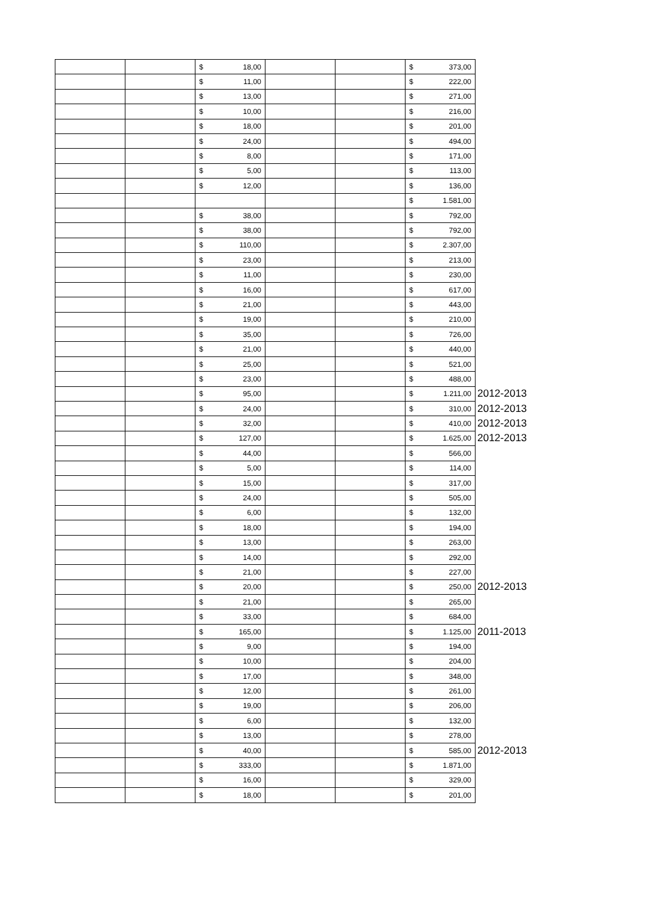| | | $ 18,00 | | | $ 373,00 | |
| | | $ 11,00 | | | $ 222,00 | |
| | | $ 13,00 | | | $ 271,00 | |
| | | $ 10,00 | | | $ 216,00 | |
| | | $ 18,00 | | | $ 201,00 | |
| | | $ 24,00 | | | $ 494,00 | |
| | | $ 8,00 | | | $ 171,00 | |
| | | $ 5,00 | | | $ 113,00 | |
| | | $ 12,00 | | | $ 136,00 | |
| | | | | | $ 1.581,00 | |
| | | $ 38,00 | | | $ 792,00 | |
| | | $ 38,00 | | | $ 792,00 | |
| | | $ 110,00 | | | $ 2.307,00 | |
| | | $ 23,00 | | | $ 213,00 | |
| | | $ 11,00 | | | $ 230,00 | |
| | | $ 16,00 | | | $ 617,00 | |
| | | $ 21,00 | | | $ 443,00 | |
| | | $ 19,00 | | | $ 210,00 | |
| | | $ 35,00 | | | $ 726,00 | |
| | | $ 21,00 | | | $ 440,00 | |
| | | $ 25,00 | | | $ 521,00 | |
| | | $ 23,00 | | | $ 488,00 | |
| | | $ 95,00 | | | $ 1.211,00 | 2012-2013 |
| | | $ 24,00 | | | $ 310,00 | 2012-2013 |
| | | $ 32,00 | | | $ 410,00 | 2012-2013 |
| | | $ 127,00 | | | $ 1.625,00 | 2012-2013 |
| | | $ 44,00 | | | $ 566,00 | |
| | | $ 5,00 | | | $ 114,00 | |
| | | $ 15,00 | | | $ 317,00 | |
| | | $ 24,00 | | | $ 505,00 | |
| | | $ 6,00 | | | $ 132,00 | |
| | | $ 18,00 | | | $ 194,00 | |
| | | $ 13,00 | | | $ 263,00 | |
| | | $ 14,00 | | | $ 292,00 | |
| | | $ 21,00 | | | $ 227,00 | |
| | | $ 20,00 | | | $ 250,00 | 2012-2013 |
| | | $ 21,00 | | | $ 265,00 | |
| | | $ 33,00 | | | $ 684,00 | |
| | | $ 165,00 | | | $ 1.125,00 | 2011-2013 |
| | | $ 9,00 | | | $ 194,00 | |
| | | $ 10,00 | | | $ 204,00 | |
| | | $ 17,00 | | | $ 348,00 | |
| | | $ 12,00 | | | $ 261,00 | |
| | | $ 19,00 | | | $ 206,00 | |
| | | $ 6,00 | | | $ 132,00 | |
| | | $ 13,00 | | | $ 278,00 | |
| | | $ 40,00 | | | $ 585,00 | 2012-2013 |
| | | $ 333,00 | | | $ 1.871,00 | |
| | | $ 16,00 | | | $ 329,00 | |
| | | $ 18,00 | | | $ 201,00 | |